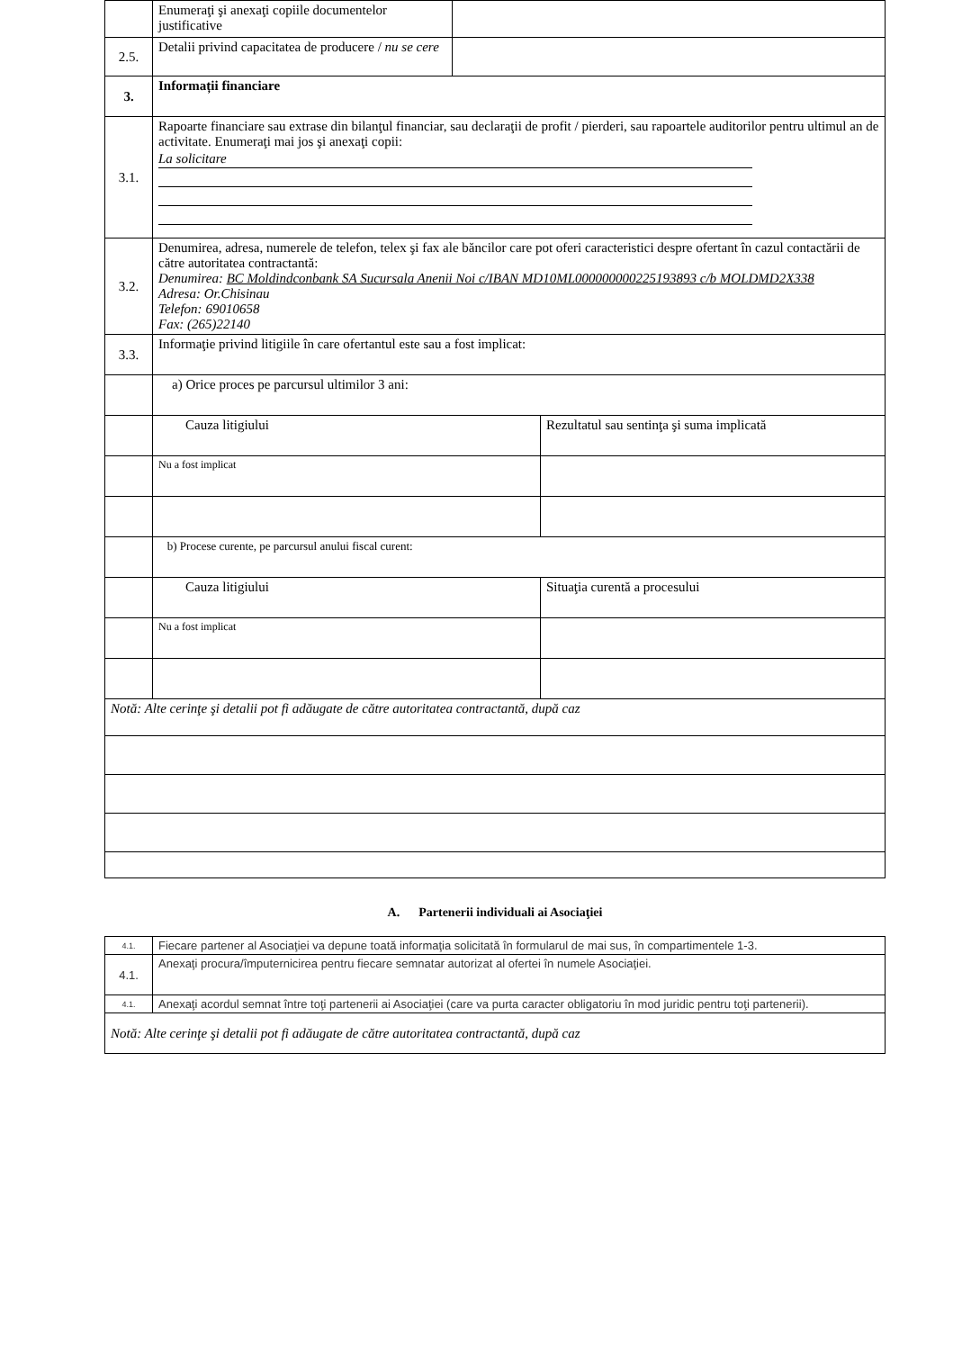| | Enumeraţi şi anexaţi copiile documentelor justificative | | |
| 2.5. | Detalii privind capacitatea de producere / nu se cere | | |
| 3. | Informații financiare | | |
| 3.1. | Rapoarte financiare sau extrase din bilanţul financiar, sau declaraţii de profit / pierderi, sau rapoartele auditorilor pentru ultimul an de activitate. Enumeraţi mai jos şi anexaţi copii: La solicitare | | |
| 3.2. | Denumirea, adresa, numerele de telefon, telex şi fax ale băncilor care pot oferi caracteristici despre ofertant în cazul contactării de către autoritatea contractantă: Denumirea: BC Moldindconbank SA Sucursala Anenii Noi c/IBAN MD10ML000000000225193893 c/b MOLDMD2X338 Adresa: Or.Chisinau Telefon: 69010658 Fax: (265)22140 | | |
| 3.3. | Informaţie privind litigiile în care ofertantul este sau a fost implicat: | | |
| | a) Orice proces pe parcursul ultimilor 3 ani: | | |
| | Cauza litigiului | | Rezultatul sau sentinţa şi suma implicată |
| | Nu a fost implicat | | |
| | b) Procese curente, pe parcursul anului fiscal curent: | | |
| | Cauza litigiului | | Situaţia curentă a procesului |
| | Nu a fost implicat | | |
| Notă: Alte cerinţe şi detalii pot fi adăugate de către autoritatea contractantă, după caz | | | |
A. Partenerii individuali ai Asociaţiei
| 4.1. | Fiecare partener al Asociaţiei va depune toată informaţia solicitată în formularul de mai sus, în compartimentele 1-3. |
| 4.1. | Anexaţi procura/împuternicirea pentru fiecare semnatar autorizat al ofertei în numele Asociaţiei. |
| 4.1. | Anexaţi acordul semnat între toţi partenerii ai Asociaţiei (care va purta caracter obligatoriu în mod juridic pentru toţi partenerii). |
| Notă: Alte cerinţe şi detalii pot fi adăugate de către autoritatea contractantă, după caz | |